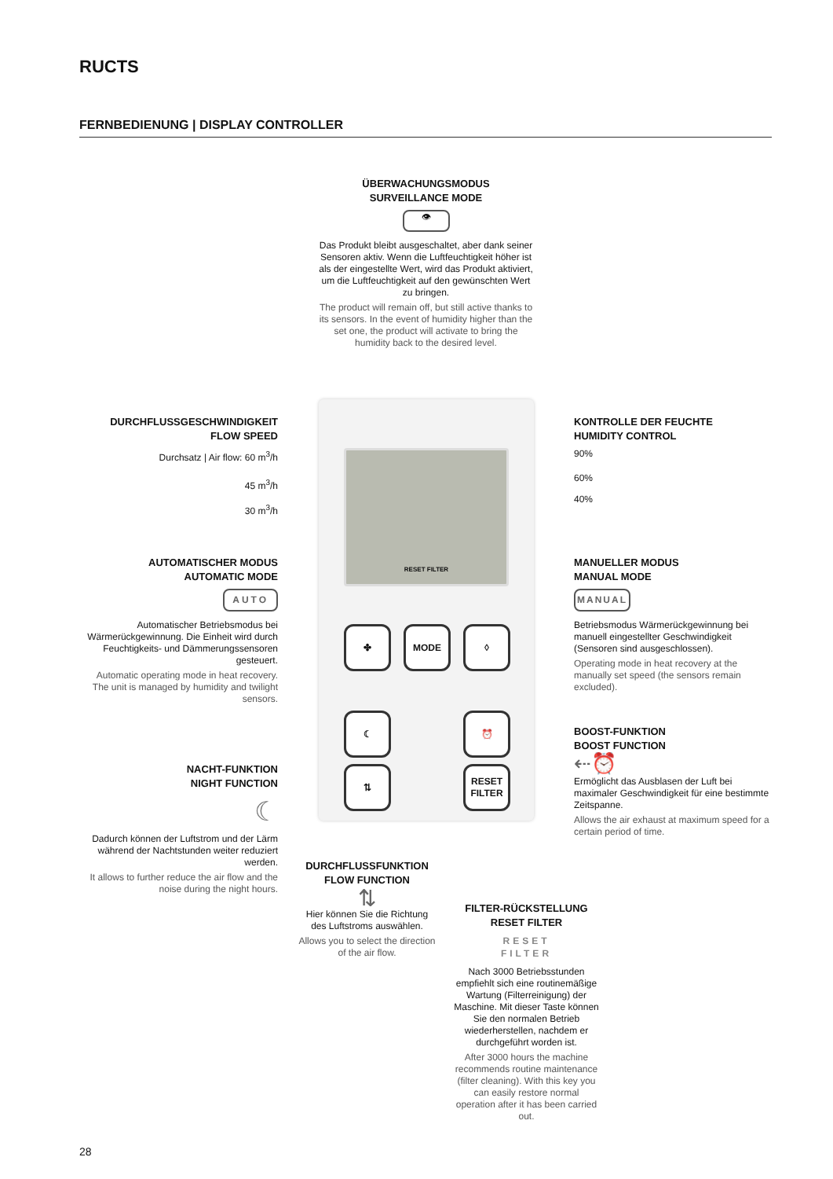RUCTS
FERNBEDIENUNG | DISPLAY CONTROLLER
ÜBERWACHUNGSMODUS
SURVEILLANCE MODE
👁
Das Produkt bleibt ausgeschaltet, aber dank seiner Sensoren aktiv. Wenn die Luftfeuchtigkeit höher ist als der eingestellte Wert, wird das Produkt aktiviert, um die Luftfeuchtigkeit auf den gewünschten Wert zu bringen.
The product will remain off, but still active thanks to its sensors. In the event of humidity higher than the set one, the product will activate to bring the humidity back to the desired level.
DURCHFLUSSGESCHWINDIGKEIT
FLOW SPEED
Durchsatz | Air flow: 60 m<sup>3</sup>/h
45 m<sup>3</sup>/h
30 m<sup>3</sup>/h
KONTROLLE DER FEUCHTE
HUMIDITY CONTROL
90%
60%
40%
AUTOMATISCHER MODUS
AUTOMATIC MODE
AUTO
Automatischer Betriebsmodus bei Wärmerückgewinnung. Die Einheit wird durch Feuchtigkeits- und Dämmerungssensoren gesteuert.
Automatic operating mode in heat recovery. The unit is managed by humidity and twilight sensors.
MANUELLER MODUS
MANUAL MODE
MANUAL
Betriebsmodus Wärmerückgewinnung bei manuell eingestellter Geschwindigkeit (Sensoren sind ausgeschlossen).
Operating mode in heat recovery at the manually set speed (the sensors remain excluded).
RESET FILTER
✤ MODE ◊
☾ ⏰
⇅
RESET
FILTER
BOOST-FUNKTION
BOOST FUNCTION
⇠⏰
Ermöglicht das Ausblasen der Luft bei maximaler Geschwindigkeit für eine bestimmte Zeitspanne.
Allows the air exhaust at maximum speed for a certain period of time.
NACHT-FUNKTION
NIGHT FUNCTION
☾
Dadurch können der Luftstrom und der Lärm während der Nachtstunden weiter reduziert werden.
It allows to further reduce the air flow and the noise during the night hours.
DURCHFLUSSFUNKTION
FLOW FUNCTION
⇅
Hier können Sie die Richtung des Luftstroms auswählen.
Allows you to select the direction of the air flow.
FILTER-RÜCKSTELLUNG
RESET FILTER
RESET
FILTER
Nach 3000 Betriebsstunden empfiehlt sich eine routinemäßige Wartung (Filterreinigung) der Maschine. Mit dieser Taste können Sie den normalen Betrieb wiederherstellen, nachdem er durchgeführt worden ist.
After 3000 hours the machine recommends routine maintenance (filter cleaning). With this key you can easily restore normal operation after it has been carried out.
28